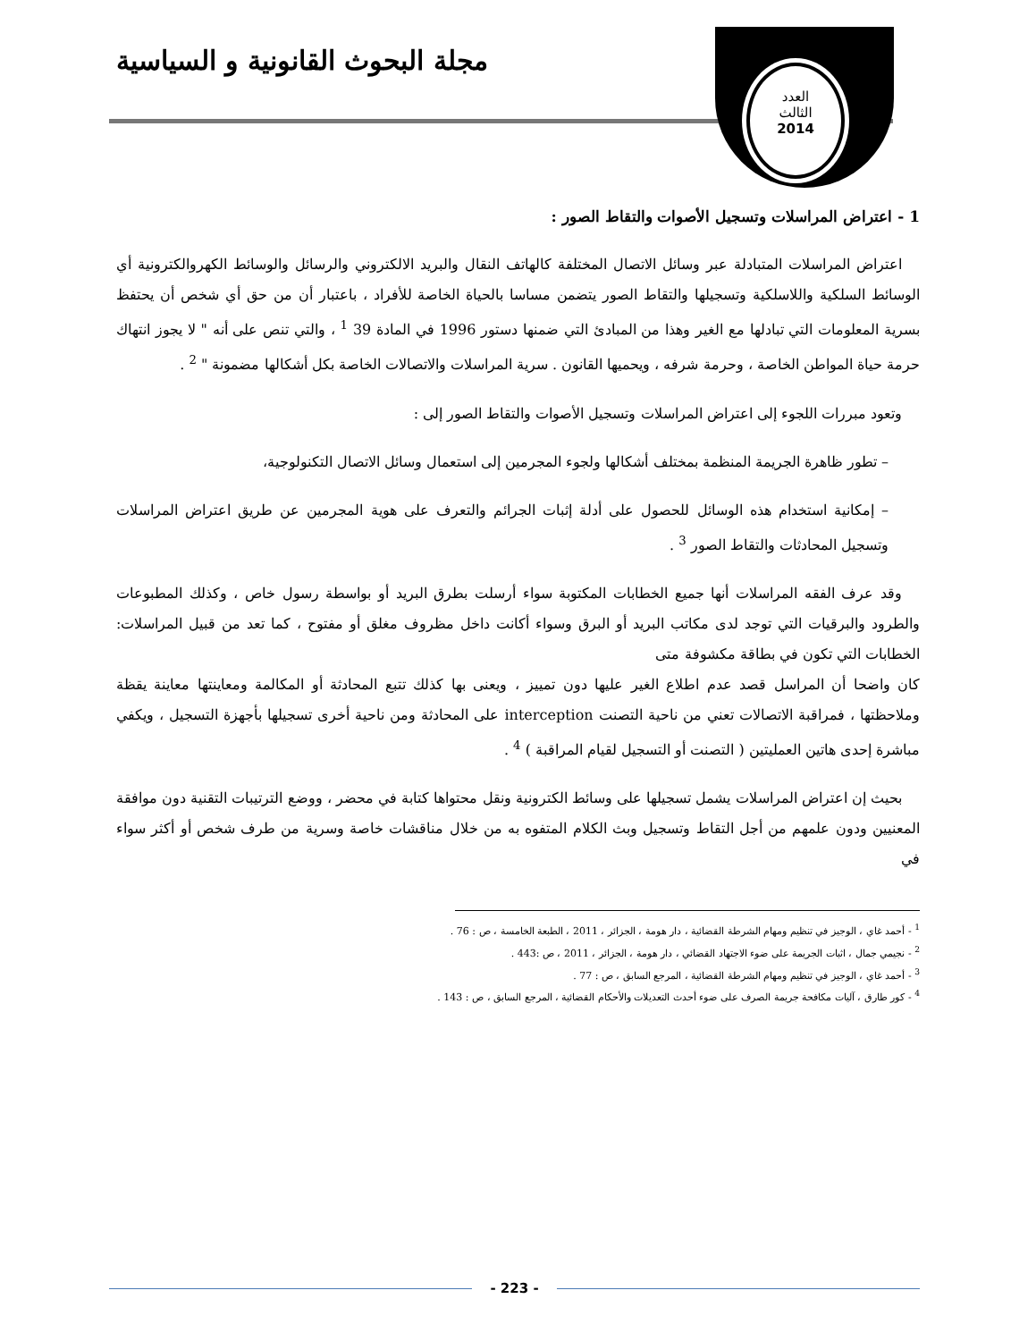مجلة البحوث القانونية و السياسية
العدد
الثالث
2014
1 - اعتراض المراسلات وتسجيل الأصوات والتقاط الصور :
اعتراض المراسلات المتبادلة عبر وسائل الاتصال المختلفة كالهاتف النقال والبريد الالكتروني والرسائل والوسائط الكهروالكترونية أي الوسائط السلكية واللاسلكية وتسجيلها والتقاط الصور يتضمن مساسا بالحياة الخاصة للأفراد ، باعتبار أن من حق أي شخص أن يحتفظ بسرية المعلومات التي تبادلها مع الغير وهذا من المبادئ التي ضمنها دستور 1996 في المادة 39 <sup>1</sup> ، والتي تنص على أنه " لا يجوز انتهاك حرمة حياة المواطن الخاصة ، وحرمة شرفه ، ويحميها القانون . سرية المراسلات والاتصالات الخاصة بكل أشكالها مضمونة " <sup>2</sup> .
وتعود مبررات اللجوء إلى اعتراض المراسلات وتسجيل الأصوات والتقاط الصور إلى :
– تطور ظاهرة الجريمة المنظمة بمختلف أشكالها ولجوء المجرمين إلى استعمال وسائل الاتصال التكنولوجية،
– إمكانية استخدام هذه الوسائل للحصول على أدلة إثبات الجرائم والتعرف على هوية المجرمين عن طريق اعتراض المراسلات وتسجيل المحادثات والتقاط الصور <sup>3</sup> .
وقد عرف الفقه المراسلات أنها جميع الخطابات المكتوبة سواء أرسلت بطرق البريد أو بواسطة رسول خاص ، وكذلك المطبوعات والطرود والبرقيات التي توجد لدى مكاتب البريد أو البرق وسواء أكانت داخل مظروف مغلق أو مفتوح ، كما تعد من قبيل المراسلات: الخطابات التي تكون في بطاقة مكشوفة متى
كان واضحا أن المراسل قصد عدم اطلاع الغير عليها دون تمييز ، ويعنى بها كذلك تتبع المحادثة أو المكالمة ومعاينتها معاينة يقظة وملاحظتها ، فمراقبة الاتصالات تعني من ناحية التصنت interception على المحادثة ومن ناحية أخرى تسجيلها بأجهزة التسجيل ، ويكفي مباشرة إحدى هاتين العمليتين ( التصنت أو التسجيل لقيام المراقبة ) <sup>4</sup> .
بحيث إن اعتراض المراسلات يشمل تسجيلها على وسائط الكترونية ونقل محتواها كتابة في محضر ، ووضع الترتيبات التقنية دون موافقة المعنيين ودون علمهم من أجل التقاط وتسجيل وبث الكلام المتفوه به من خلال مناقشات خاصة وسرية من طرف شخص أو أكثر سواء في
<sup>1</sup> - أحمد غاي ، الوجيز في تنظيم ومهام الشرطة القضائية ، دار هومة ، الجزائر ، 2011 ، الطبعة الخامسة ، ص : 76 .
<sup>2</sup> - نجيمي جمال ، اثبات الجريمة على ضوء الاجتهاد القضائي ، دار هومة ، الجزائر ، 2011 ، ص :443 .
<sup>3</sup> - أحمد غاي ، الوجيز في تنظيم ومهام الشرطة القضائية ، المرجع السابق ، ص : 77 .
<sup>4</sup> - كور طارق ، آليات مكافحة جريمة الصرف على ضوء أحدث التعديلات والأحكام القضائية ، المرجع السابق ، ص : 143 .
- 223 -